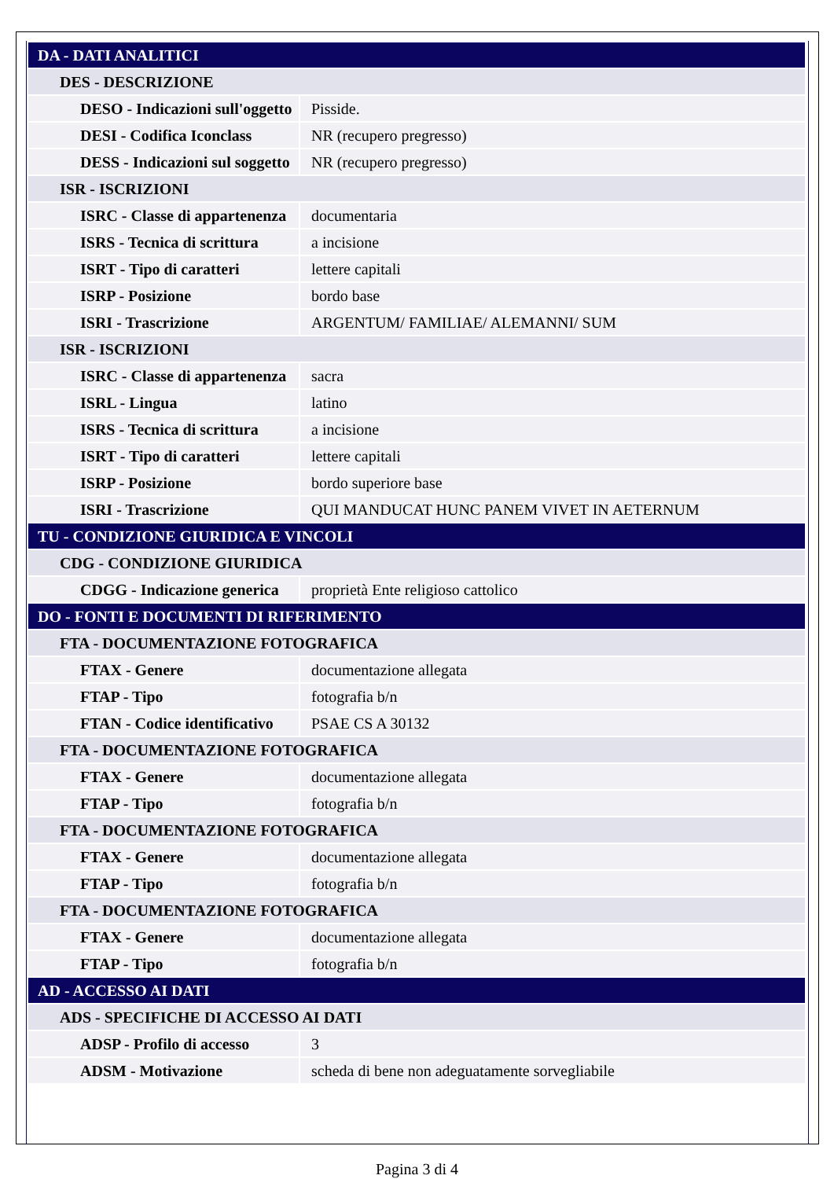| DA - DATI ANALITICI | |
| DES - DESCRIZIONE | |
| DESO - Indicazioni sull'oggetto | Pisside. |
| DESI - Codifica Iconclass | NR (recupero pregresso) |
| DESS - Indicazioni sul soggetto | NR (recupero pregresso) |
| ISR - ISCRIZIONI | |
| ISRC - Classe di appartenenza | documentaria |
| ISRS - Tecnica di scrittura | a incisione |
| ISRT - Tipo di caratteri | lettere capitali |
| ISRP - Posizione | bordo base |
| ISRI - Trascrizione | ARGENTUM/ FAMILIAE/ ALEMANNI/ SUM |
| ISR - ISCRIZIONI | |
| ISRC - Classe di appartenenza | sacra |
| ISRL - Lingua | latino |
| ISRS - Tecnica di scrittura | a incisione |
| ISRT - Tipo di caratteri | lettere capitali |
| ISRP - Posizione | bordo superiore base |
| ISRI - Trascrizione | QUI MANDUCAT HUNC PANEM VIVET IN AETERNUM |
| TU - CONDIZIONE GIURIDICA E VINCOLI | |
| CDG - CONDIZIONE GIURIDICA | |
| CDGG - Indicazione generica | proprietà Ente religioso cattolico |
| DO - FONTI E DOCUMENTI DI RIFERIMENTO | |
| FTA - DOCUMENTAZIONE FOTOGRAFICA | |
| FTAX - Genere | documentazione allegata |
| FTAP - Tipo | fotografia b/n |
| FTAN - Codice identificativo | PSAE CS A 30132 |
| FTA - DOCUMENTAZIONE FOTOGRAFICA | |
| FTAX - Genere | documentazione allegata |
| FTAP - Tipo | fotografia b/n |
| FTA - DOCUMENTAZIONE FOTOGRAFICA | |
| FTAX - Genere | documentazione allegata |
| FTAP - Tipo | fotografia b/n |
| FTA - DOCUMENTAZIONE FOTOGRAFICA | |
| FTAX - Genere | documentazione allegata |
| FTAP - Tipo | fotografia b/n |
| AD - ACCESSO AI DATI | |
| ADS - SPECIFICHE DI ACCESSO AI DATI | |
| ADSP - Profilo di accesso | 3 |
| ADSM - Motivazione | scheda di bene non adeguatamente sorvegliabile |
Pagina 3 di 4